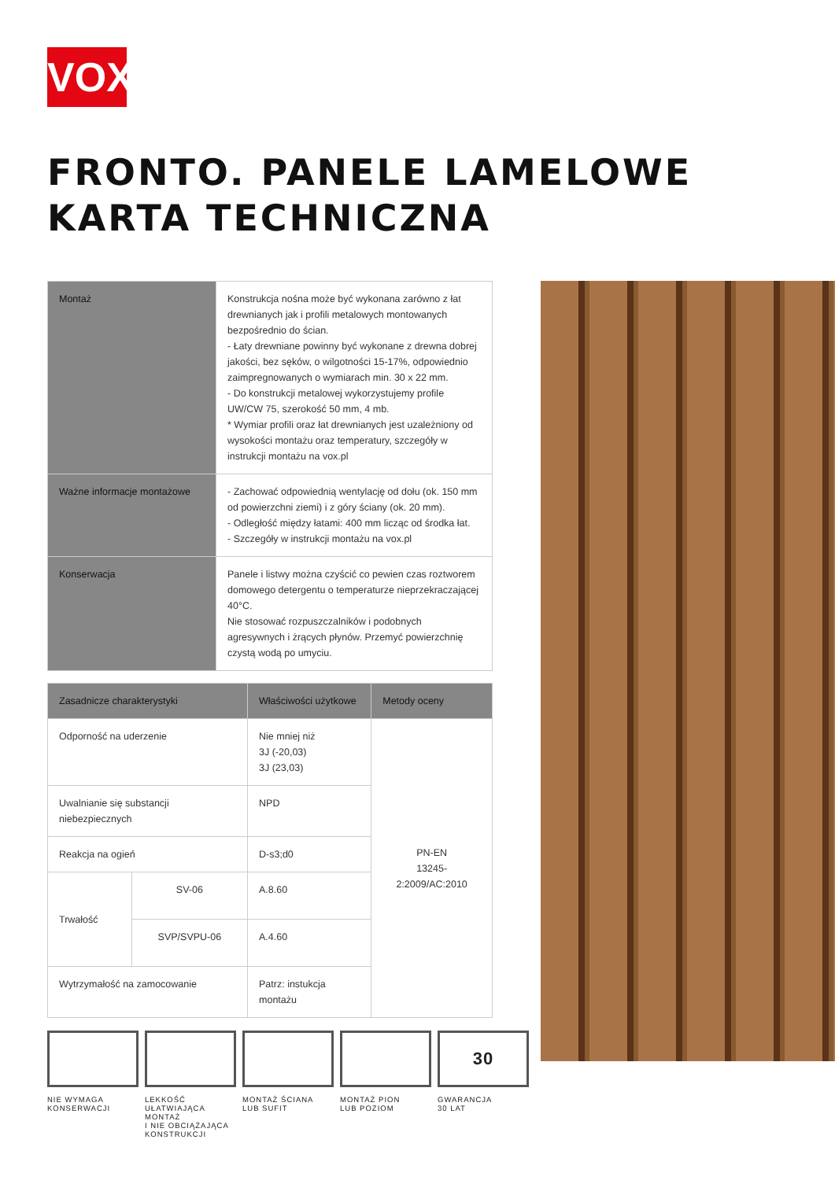VOX
FRONTO. PANELE LAMELOWE
KARTA TECHNICZNA
| Montaż | Konstrukcja nośna może być wykonana zarówno z łat drewnianych jak i profili metalowych montowanych bezpośrednio do ścian. - Łaty drewniane powinny być wykonane z drewna dobrej jakości, bez sęków, o wilgotności 15-17%, odpowiednio zaimpregnowanych o wymiarach min. 30 x 22 mm. - Do konstrukcji metalowej wykorzystujemy profile UW/CW 75, szerokość 50 mm, 4 mb. * Wymiar profili oraz łat drewnianych jest uzależniony od wysokości montażu oraz temperatury, szczegóły w instrukcji montażu na vox.pl |
| Ważne informacje montażowe | - Zachować odpowiednią wentylację od dołu (ok. 150 mm od powierzchni ziemi) i z góry ściany (ok. 20 mm). - Odległość między łatami: 400 mm licząc od środka łat. - Szczegóły w instrukcji montażu na vox.pl |
| Konserwacja | Panele i listwy można czyścić co pewien czas roztworem domowego detergentu o temperaturze nieprzekraczającej 40°C. Nie stosować rozpuszczalników i podobnych agresywnych i żrących płynów. Przemyć powierzchnię czystą wodą po umyciu. |
| Zasadnicze charakterystyki | | Właściwości użytkowe | Metody oceny |
| --- | --- | --- | --- |
| Odporność na uderzenie | | Nie mniej niż 3J (-20,03) 3J (23,03) | PN-EN 13245-2:2009/AC:2010 |
| Uwalnianie się substancji niebezpiecznych | | NPD | |
| Reakcja na ogień | | D-s3;d0 | |
| Trwałość | SV-06 | A.8.60 | |
| | SVP/SVPU-06 | A.4.60 | |
| Wytrzymałość na zamocowanie | | Patrz: instukcja montażu | |
NIE WYMAGA
KONSERWACJI
LEKKOŚĆ
UŁATWIAJĄCA MONTAŻ
I NIE OBCIĄŻAJĄCA
KONSTRUKCJI
MONTAŻ ŚCIANA
LUB SUFIT
MONTAŻ PION
LUB POZIOM
30
GWARANCJA
30 LAT